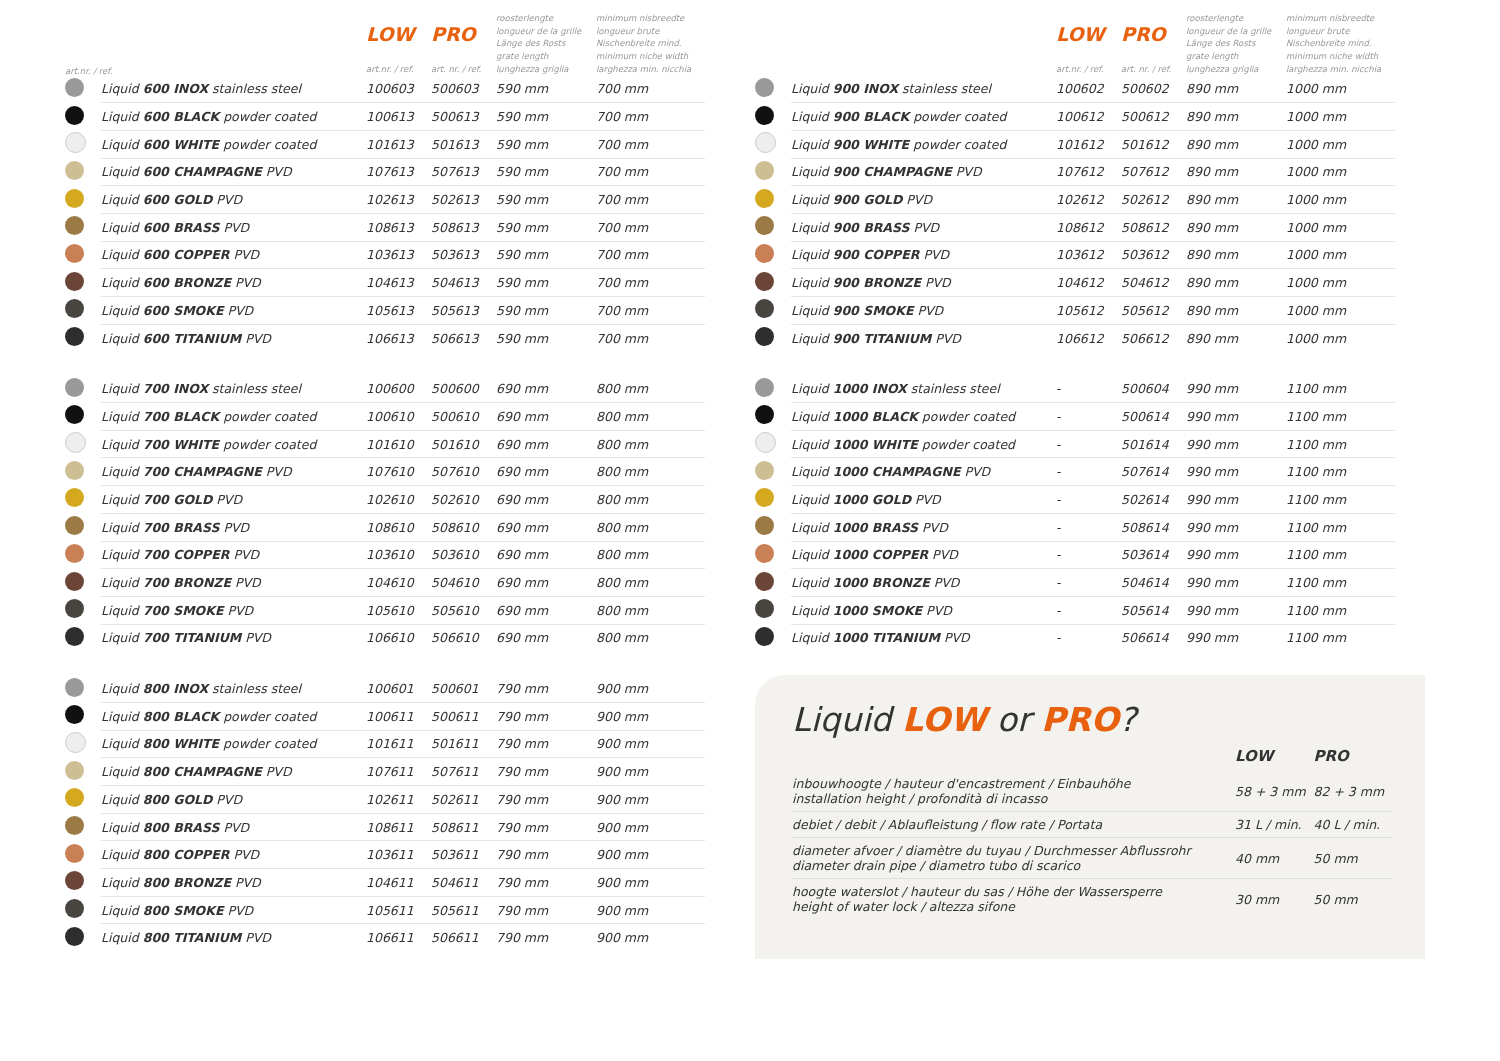| | | art.nr. / ref. | | | |
| --- | --- | --- | --- | --- | --- |
| | | LOW art.nr. / ref. | PRO art. nr. / ref. | roosterlengte longueur de la grille Länge des Rosts grate length lunghezza griglia | minimum nisbreedte longueur brute Nischenbreite mind. minimum niche width larghezza min. nicchia |
| --- | --- | --- | --- | --- | --- |
| | Liquid 600 INOX stainless steel | 100603 | 500603 | 590 mm | 700 mm |
| | Liquid 600 BLACK powder coated | 100613 | 500613 | 590 mm | 700 mm |
| | Liquid 600 WHITE powder coated | 101613 | 501613 | 590 mm | 700 mm |
| | Liquid 600 CHAMPAGNE PVD | 107613 | 507613 | 590 mm | 700 mm |
| | Liquid 600 GOLD PVD | 102613 | 502613 | 590 mm | 700 mm |
| | Liquid 600 BRASS PVD | 108613 | 508613 | 590 mm | 700 mm |
| | Liquid 600 COPPER PVD | 103613 | 503613 | 590 mm | 700 mm |
| | Liquid 600 BRONZE PVD | 104613 | 504613 | 590 mm | 700 mm |
| | Liquid 600 SMOKE PVD | 105613 | 505613 | 590 mm | 700 mm |
| | Liquid 600 TITANIUM PVD | 106613 | 506613 | 590 mm | 700 mm |
| | Liquid 700 INOX stainless steel | 100600 | 500600 | 690 mm | 800 mm |
| | Liquid 700 BLACK powder coated | 100610 | 500610 | 690 mm | 800 mm |
| | Liquid 700 WHITE powder coated | 101610 | 501610 | 690 mm | 800 mm |
| | Liquid 700 CHAMPAGNE PVD | 107610 | 507610 | 690 mm | 800 mm |
| | Liquid 700 GOLD PVD | 102610 | 502610 | 690 mm | 800 mm |
| | Liquid 700 BRASS PVD | 108610 | 508610 | 690 mm | 800 mm |
| | Liquid 700 COPPER PVD | 103610 | 503610 | 690 mm | 800 mm |
| | Liquid 700 BRONZE PVD | 104610 | 504610 | 690 mm | 800 mm |
| | Liquid 700 SMOKE PVD | 105610 | 505610 | 690 mm | 800 mm |
| | Liquid 700 TITANIUM PVD | 106610 | 506610 | 690 mm | 800 mm |
| | Liquid 800 INOX stainless steel | 100601 | 500601 | 790 mm | 900 mm |
| | Liquid 800 BLACK powder coated | 100611 | 500611 | 790 mm | 900 mm |
| | Liquid 800 WHITE powder coated | 101611 | 501611 | 790 mm | 900 mm |
| | Liquid 800 CHAMPAGNE PVD | 107611 | 507611 | 790 mm | 900 mm |
| | Liquid 800 GOLD PVD | 102611 | 502611 | 790 mm | 900 mm |
| | Liquid 800 BRASS PVD | 108611 | 508611 | 790 mm | 900 mm |
| | Liquid 800 COPPER PVD | 103611 | 503611 | 790 mm | 900 mm |
| | Liquid 800 BRONZE PVD | 104611 | 504611 | 790 mm | 900 mm |
| | Liquid 800 SMOKE PVD | 105611 | 505611 | 790 mm | 900 mm |
| | Liquid 800 TITANIUM PVD | 106611 | 506611 | 790 mm | 900 mm |
| | | LOW art.nr. / ref. | PRO art. nr. / ref. | roosterlengte longueur de la grille Länge des Rosts grate length lunghezza griglia | minimum nisbreedte longueur brute Nischenbreite mind. minimum niche width larghezza min. nicchia |
| --- | --- | --- | --- | --- | --- |
| | Liquid 900 INOX stainless steel | 100602 | 500602 | 890 mm | 1000 mm |
| | Liquid 900 BLACK powder coated | 100612 | 500612 | 890 mm | 1000 mm |
| | Liquid 900 WHITE powder coated | 101612 | 501612 | 890 mm | 1000 mm |
| | Liquid 900 CHAMPAGNE PVD | 107612 | 507612 | 890 mm | 1000 mm |
| | Liquid 900 GOLD PVD | 102612 | 502612 | 890 mm | 1000 mm |
| | Liquid 900 BRASS PVD | 108612 | 508612 | 890 mm | 1000 mm |
| | Liquid 900 COPPER PVD | 103612 | 503612 | 890 mm | 1000 mm |
| | Liquid 900 BRONZE PVD | 104612 | 504612 | 890 mm | 1000 mm |
| | Liquid 900 SMOKE PVD | 105612 | 505612 | 890 mm | 1000 mm |
| | Liquid 900 TITANIUM PVD | 106612 | 506612 | 890 mm | 1000 mm |
| | Liquid 1000 INOX stainless steel | - | 500604 | 990 mm | 1100 mm |
| | Liquid 1000 BLACK powder coated | - | 500614 | 990 mm | 1100 mm |
| | Liquid 1000 WHITE powder coated | - | 501614 | 990 mm | 1100 mm |
| | Liquid 1000 CHAMPAGNE PVD | - | 507614 | 990 mm | 1100 mm |
| | Liquid 1000 GOLD PVD | - | 502614 | 990 mm | 1100 mm |
| | Liquid 1000 BRASS PVD | - | 508614 | 990 mm | 1100 mm |
| | Liquid 1000 COPPER PVD | - | 503614 | 990 mm | 1100 mm |
| | Liquid 1000 BRONZE PVD | - | 504614 | 990 mm | 1100 mm |
| | Liquid 1000 SMOKE PVD | - | 505614 | 990 mm | 1100 mm |
| | Liquid 1000 TITANIUM PVD | - | 506614 | 990 mm | 1100 mm |
Liquid LOW or PRO?
| | LOW | PRO |
| --- | --- | --- |
| inbouwhoogte / hauteur d'encastrement / Einbauhöhe installation height / profondità di incasso | 58 + 3 mm | 82 + 3 mm |
| debiet / debit / Ablaufleistung / flow rate / Portata | 31 L / min. | 40 L / min. |
| diameter afvoer / diamètre du tuyau / Durchmesser Abflussrohr diameter drain pipe / diametro tubo di scarico | 40 mm | 50 mm |
| hoogte waterslot / hauteur du sas / Höhe der Wassersperre height of water lock / altezza sifone | 30 mm | 50 mm |